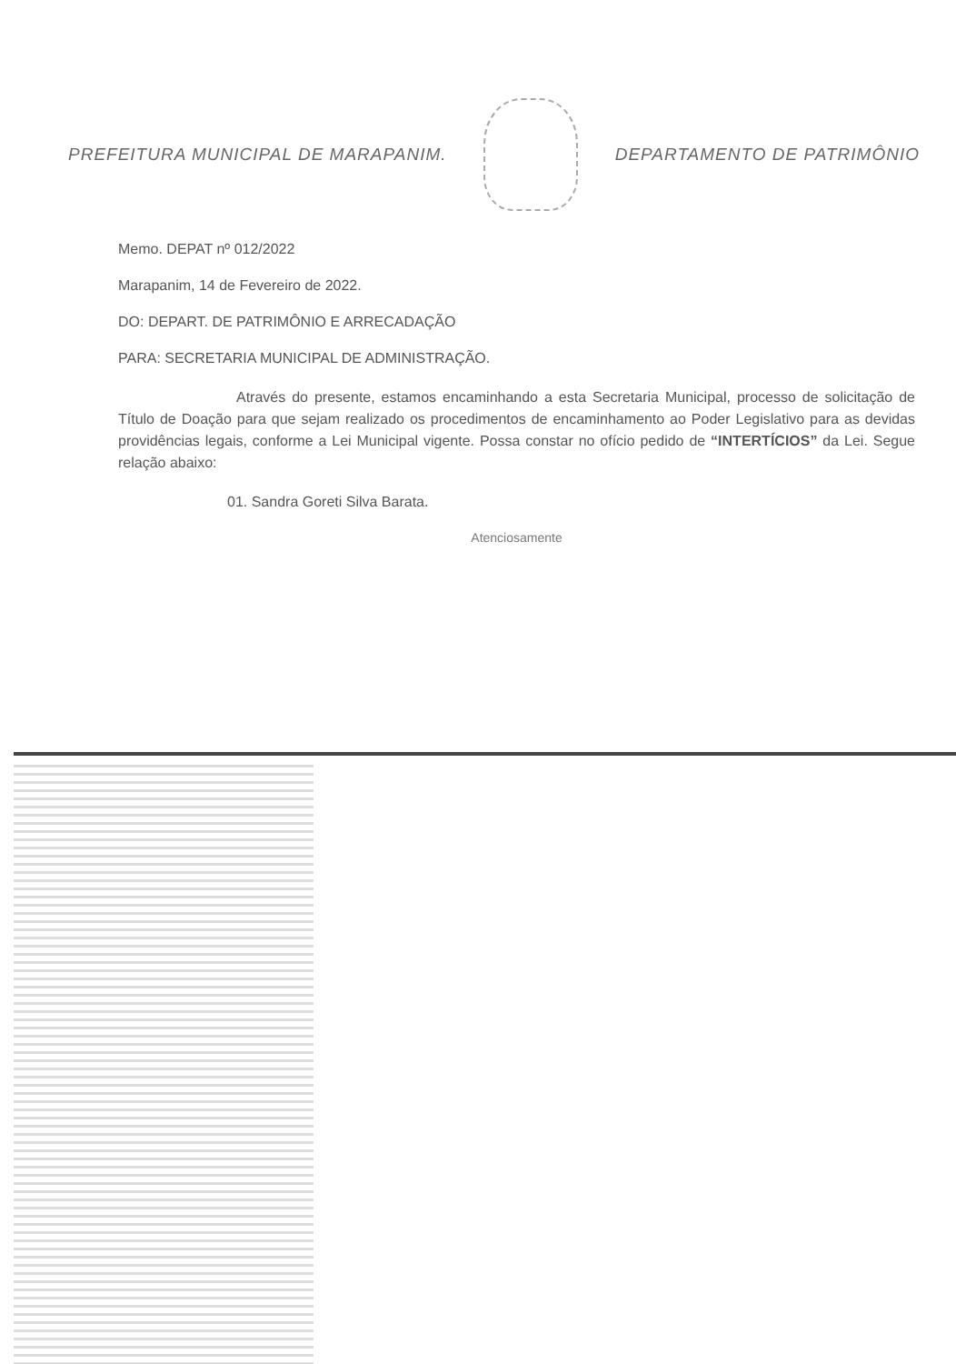PREFEITURA MUNICIPAL DE MARAPANIM.
DEPARTAMENTO DE PATRIMÔNIO
Memo. DEPAT nº 012/2022
Marapanim, 14 de Fevereiro de 2022.
DO: DEPART. DE PATRIMÔNIO E ARRECADAÇÃO
PARA: SECRETARIA MUNICIPAL DE ADMINISTRAÇÃO.
Através do presente, estamos encaminhando a esta Secretaria Municipal, processo de solicitação de Título de Doação para que sejam realizado os procedimentos de encaminhamento ao Poder Legislativo para as devidas providências legais, conforme a Lei Municipal vigente. Possa constar no ofício pedido de “INTERTÍCIOS” da Lei. Segue relação abaixo:
01. Sandra Goreti Silva Barata.
Atenciosamente